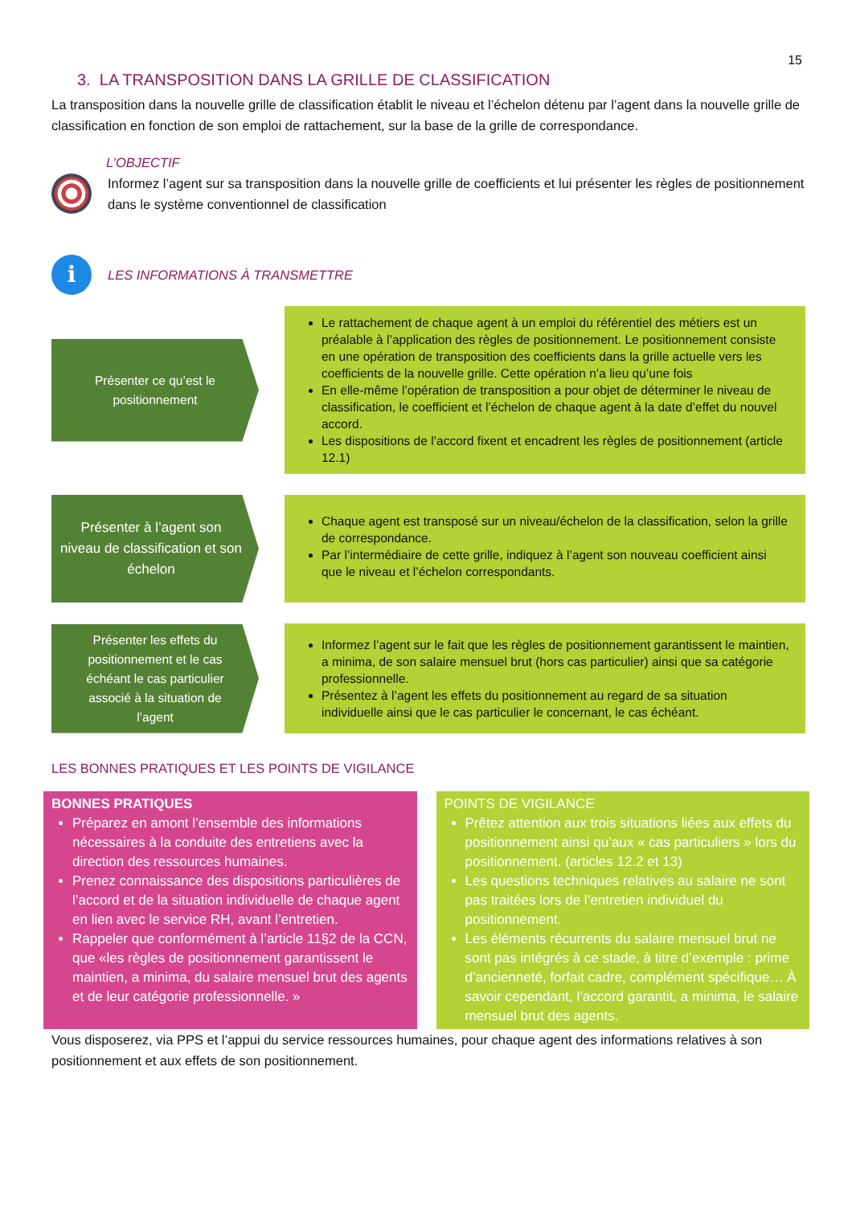15
3. LA TRANSPOSITION DANS LA GRILLE DE CLASSIFICATION
La transposition dans la nouvelle grille de classification établit le niveau et l’échelon détenu par l’agent dans la nouvelle grille de classification en fonction de son emploi de rattachement, sur la base de la grille de correspondance.
L’OBJECTIF
Informez l’agent sur sa transposition dans la nouvelle grille de coefficients et lui présenter les règles de positionnement dans le système conventionnel de classification
i
LES INFORMATIONS À TRANSMETTRE
Présenter ce qu’est le positionnement
Le rattachement de chaque agent à un emploi du référentiel des métiers est un préalable à l’application des règles de positionnement. Le positionnement consiste en une opération de transposition des coefficients dans la grille actuelle vers les coefficients de la nouvelle grille. Cette opération n’a lieu qu’une fois
En elle-même l’opération de transposition a pour objet de déterminer le niveau de classification, le coefficient et l’échelon de chaque agent à la date d’effet du nouvel accord.
Les dispositions de l’accord fixent et encadrent les règles de positionnement (article 12.1)
Présenter à l’agent son niveau de classification et son échelon
Chaque agent est transposé sur un niveau/échelon de la classification, selon la grille de correspondance.
Par l’intermédiaire de cette grille, indiquez à l’agent son nouveau coefficient ainsi que le niveau et l’échelon correspondants.
Présenter les effets du positionnement et le cas échéant le cas particulier associé à la situation de l’agent
Informez l’agent sur le fait que les règles de positionnement garantissent le maintien, a minima, de son salaire mensuel brut (hors cas particulier) ainsi que sa catégorie professionnelle.
Présentez à l’agent les effets du positionnement au regard de sa situation individuelle ainsi que le cas particulier le concernant, le cas échéant.
LES BONNES PRATIQUES ET LES POINTS DE VIGILANCE
BONNES PRATIQUES
Préparez en amont l’ensemble des informations nécessaires à la conduite des entretiens avec la direction des ressources humaines.
Prenez connaissance des dispositions particulières de l’accord et de la situation individuelle de chaque agent en lien avec le service RH, avant l’entretien.
Rappeler que conformément à l’article 11§2 de la CCN, que «les règles de positionnement garantissent le maintien, a minima, du salaire mensuel brut des agents et de leur catégorie professionnelle. »
POINTS DE VIGILANCE
Prêtez attention aux trois situations liées aux effets du positionnement ainsi qu’aux « cas particuliers » lors du positionnement. (articles 12.2 et 13)
Les questions techniques relatives au salaire ne sont pas traitées lors de l’entretien individuel du positionnement.
Les éléments récurrents du salaire mensuel brut ne sont pas intégrés à ce stade, à titre d’exemple : prime d’ancienneté, forfait cadre, complément spécifique… À savoir cependant, l’accord garantit, a minima, le salaire mensuel brut des agents.
Vous disposerez, via PPS et l’appui du service ressources humaines, pour chaque agent des informations relatives à son positionnement et aux effets de son positionnement.